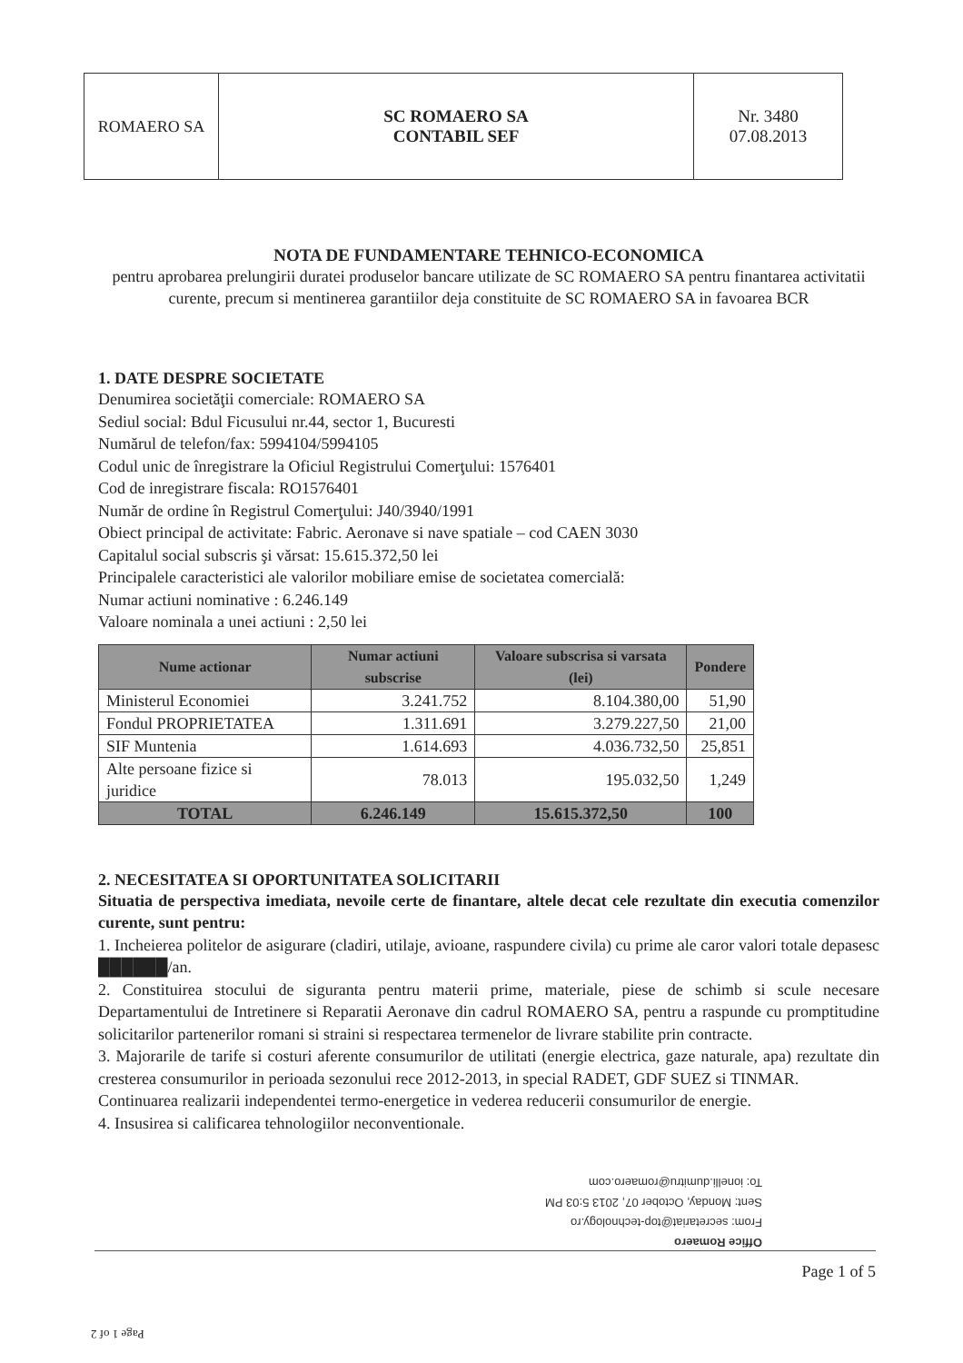ROMAERO SA SC ROMAERO SA
CONTABIL SEF
Nr. 3480
07.08.2013
NOTA DE FUNDAMENTARE TEHNICO-ECONOMICA
pentru aprobarea prelungirii duratei produselor bancare utilizate de SC ROMAERO SA pentru finantarea activitatii curente, precum si mentinerea garantiilor deja constituite de SC ROMAERO SA in favoarea BCR
1. DATE DESPRE SOCIETATE
Denumirea societăţii comerciale: ROMAERO SA
Sediul social: Bdul Ficusului nr.44, sector 1, Bucuresti
Numărul de telefon/fax: 5994104/5994105
Codul unic de înregistrare la Oficiul Registrului Comerţului: 1576401
Cod de inregistrare fiscala: RO1576401
Număr de ordine în Registrul Comerţului: J40/3940/1991
Obiect principal de activitate: Fabric. Aeronave si nave spatiale – cod CAEN 3030
Capitalul social subscris şi vărsat: 15.615.372,50 lei
Principalele caracteristici ale valorilor mobiliare emise de societatea comercială:
Numar actiuni nominative : 6.246.149
Valoare nominala a unei actiuni : 2,50 lei
| Nume actionar | Numar actiuni subscrise | Valoare subscrisa si varsata (lei) | Pondere |
| --- | --- | --- | --- |
| Ministerul Economiei | 3.241.752 | 8.104.380,00 | 51,90 |
| Fondul PROPRIETATEA | 1.311.691 | 3.279.227,50 | 21,00 |
| SIF Muntenia | 1.614.693 | 4.036.732,50 | 25,851 |
| Alte persoane fizice si juridice | 78.013 | 195.032,50 | 1,249 |
| TOTAL | 6.246.149 | 15.615.372,50 | 100 |
2. NECESITATEA SI OPORTUNITATEA SOLICITARII
Situatia de perspectiva imediata, nevoile certe de finantare, altele decat cele rezultate din executia comenzilor curente, sunt pentru:
1. Incheierea politelor de asigurare (cladiri, utilaje, avioane, raspundere civila) cu prime ale caror valori totale depasesc ██████/an.
2. Constituirea stocului de siguranta pentru materii prime, materiale, piese de schimb si scule necesare Departamentului de Intretinere si Reparatii Aeronave din cadrul ROMAERO SA, pentru a raspunde cu promptitudine solicitarilor partenerilor romani si straini si respectarea termenelor de livrare stabilite prin contracte.
3. Majorarile de tarife si costuri aferente consumurilor de utilitati (energie electrica, gaze naturale, apa) rezultate din cresterea consumurilor in perioada sezonului rece 2012-2013, in special RADET, GDF SUEZ si TINMAR.
Continuarea realizarii independentei termo-energetice in vederea reducerii consumurilor de energie.
4. Insusirea si calificarea tehnologiilor neconventionale.
Office Romaero
From: secretariat@top-technology.ro
Sent: Monday, October 07, 2013 5:03 PM
To: ionelli.dumitru@romaero.com
Page 1 of 5
Page 1 of 2